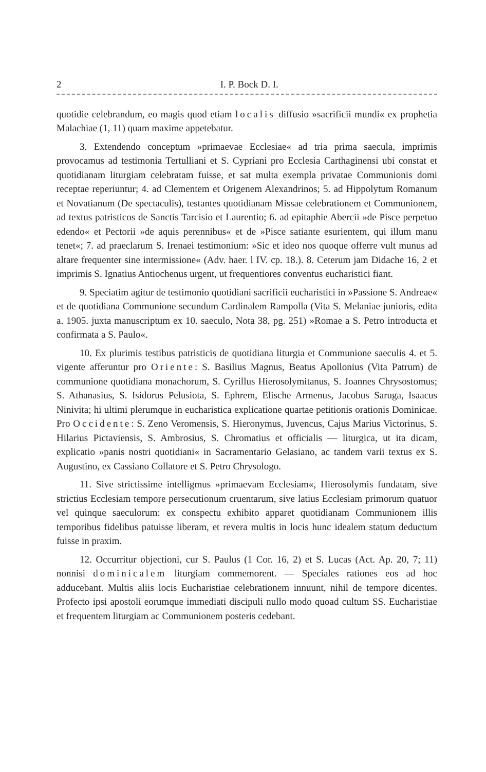2 I. P. Bock D. I.
quotidie celebrandum, eo magis quod etiam localis diffusio »sacrificii mundi« ex prophetia Malachiae (1, 11) quam maxime appetebatur.
3. Extendendo conceptum »primaevae Ecclesiae« ad tria prima saecula, imprimis provocamus ad testimonia Tertulliani et S. Cypriani pro Ecclesia Carthaginensi ubi constat et quotidianam liturgiam celebratam fuisse, et sat multa exempla privatae Communionis domi receptae repe­riuntur; 4. ad Clementem et Origenem Alexandrinos; 5. ad Hippolytum Romanum et Novatianum (De spectaculis), testantes quotidianam Missae celebrationem et Communionem, ad textus patristicos de Sanctis Tarcisio et Laurentio; 6. ad epitaphie Abercii »de Pisce perpetuo edendo« et Pectorii »de aquis perennibus« et de »Pisce satiante esurientem, qui illum manu tenet«; 7. ad praeclarum S. Irenaei testimonium: »Sic et ideo nos quoque offerre vult munus ad altare frequenter sine intermissione« (Adv. haer. l IV. cp. 18.). 8. Ceterum jam Didache 16, 2 et imprimis S. Ignatius An­tiochenus urgent, ut frequentiores conventus eucharistici fiant.
9. Speciatim agitur de testimonio quotidiani sacrificii eucharistici in »Passione S. Andreae« et de quotidiana Communione secundum Cardinalem Rampolla (Vita S. Melaniae junioris, edita a. 1905. juxta manuscriptum ex 10. saeculo, Nota 38, pg. 251) »Romae a S. Petro introducta et confirmata a S. Paulo«.
10. Ex plurimis testibus patristicis de quotidiana liturgia et Commu­nione saeculis 4. et 5. vigente afferuntur pro Oriente: S. Basilius Magnus, Beatus Apollonius (Vita Patrum) de communione quotidiana mo­nachorum, S. Cyrillus Hierosolymitanus, S. Joannes Chrysostomus; S. Athanasius, S. Isidorus Pelusiota, S. Ephrem, Elische Armenus, Jacobus Saruga, Isaacus Ninivita; hi ultimi plerumque in eucharistica explicatione quartae petitionis orationis Dominicae. Pro Occidente: S. Zeno Ve­romensis, S. Hieronymus, Juvencus, Cajus Marius Victorinus, S. Hilarius Pictaviensis, S. Ambrosius, S. Chromatius et officialis — liturgica, ut ita dicam, explicatio »panis nostri quotidiani« in Sacramentario Gelasiano, ac tandem varii textus ex S. Augustino, ex Cassiano Collatore et S. Petro Chrysologo.
11. Sive strictissime intelligmus »primaevam Ecclesiam«, Hieroso­lymis fundatam, sive strictius Ecclesiam tempore persecutionum cruenta­rum, sive latius Ecclesiam primorum quatuor vel quinque saeculorum: ex conspectu exhibito apparet quotidianam Communionem illis temporibus fidelibus patuisse liberam, et revera multis in locis hunc idealem statum deductum fuisse in praxim.
12. Occurritur objectioni, cur S. Paulus (1 Cor. 16, 2) et S. Lucas (Act. Ap. 20, 7; 11) nonnisi dominicalem liturgiam commemorent. — Speciales rationes eos ad hoc adducebant. Multis aliis locis Eucharistiae celebrationem innuunt, nihil de tempore dicentes. Profecto ipsi apostoli eo­rumque immediati discipuli nullo modo quoad cultum SS. Eucharistiae et frequentem liturgiam ac Communionem posteris cedebant.